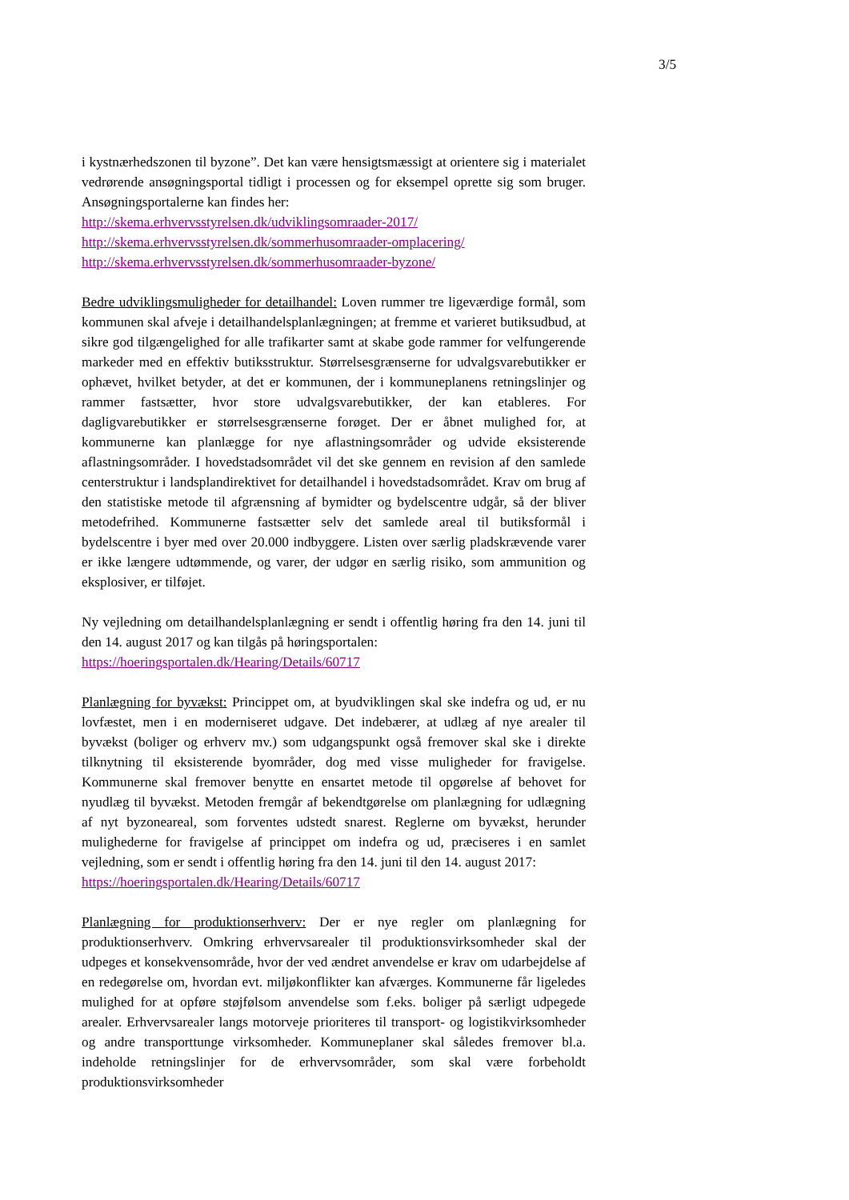3/5
i kystnærhedszonen til byzone”. Det kan være hensigtsmæssigt at orientere sig i materialet vedrørende ansøgningsportal tidligt i processen og for eksempel oprette sig som bruger. Ansøgningsportalerne kan findes her:
http://skema.erhvervsstyrelsen.dk/udviklingsomraader-2017/
http://skema.erhvervsstyrelsen.dk/sommerhusomraader-omplacering/
http://skema.erhvervsstyrelsen.dk/sommerhusomraader-byzone/
Bedre udviklingsmuligheder for detailhandel: Loven rummer tre ligeværdige formål, som kommunen skal afveje i detailhandelsplanlægningen; at fremme et varieret butiksudbud, at sikre god tilgængelighed for alle trafikarter samt at skabe gode rammer for velfungerende markeder med en effektiv butiksstruktur. Størrelsesgrænserne for udvalgsvarebutikker er ophævet, hvilket betyder, at det er kommunen, der i kommuneplanens retningslinjer og rammer fastsætter, hvor store udvalgsvarebutikker, der kan etableres. For dagligvarebutikker er størrelsesgrænserne forøget. Der er åbnet mulighed for, at kommunerne kan planlægge for nye aflastningsområder og udvide eksisterende aflastningsområder. I hovedstadsområdet vil det ske gennem en revision af den samlede centerstruktur i landsplandirektivet for detailhandel i hovedstadsområdet. Krav om brug af den statistiske metode til afgrænsning af bymidter og bydelscentre udgår, så der bliver metodefrihed. Kommunerne fastsætter selv det samlede areal til butiksformål i bydelscentre i byer med over 20.000 indbyggere. Listen over særlig pladskrævende varer er ikke længere udtømmende, og varer, der udgør en særlig risiko, som ammunition og eksplosiver, er tilføjet.
Ny vejledning om detailhandelsplanlægning er sendt i offentlig høring fra den 14. juni til den 14. august 2017 og kan tilgås på høringsportalen:
https://hoeringsportalen.dk/Hearing/Details/60717
Planlægning for byvækst: Princippet om, at byudviklingen skal ske indefra og ud, er nu lovfæstet, men i en moderniseret udgave. Det indebærer, at udlæg af nye arealer til byvækst (boliger og erhverv mv.) som udgangspunkt også fremover skal ske i direkte tilknytning til eksisterende byområder, dog med visse muligheder for fravigelse. Kommunerne skal fremover benytte en ensartet metode til opgørelse af behovet for nyudlæg til byvækst. Metoden fremgår af bekendtgørelse om planlægning for udlægning af nyt byzoneareal, som forventes udstedt snarest. Reglerne om byvækst, herunder mulighederne for fravigelse af princippet om indefra og ud, præciseres i en samlet vejledning, som er sendt i offentlig høring fra den 14. juni til den 14. august 2017:
https://hoeringsportalen.dk/Hearing/Details/60717
Planlægning for produktionserhverv: Der er nye regler om planlægning for produktionserhverv. Omkring erhvervsarealer til produktionsvirksomheder skal der udpeges et konsekvensområde, hvor der ved ændret anvendelse er krav om udarbejdelse af en redegørelse om, hvordan evt. miljøkonflikter kan afværges. Kommunerne får ligeledes mulighed for at opføre støjfølsom anvendelse som f.eks. boliger på særligt udpegede arealer. Erhvervsarealer langs motorveje prioriteres til transport- og logistikvirksomheder og andre transporttunge virksomheder. Kommuneplaner skal således fremover bl.a. indeholde retningslinjer for de erhvervsområder, som skal være forbeholdt produktionsvirksomheder